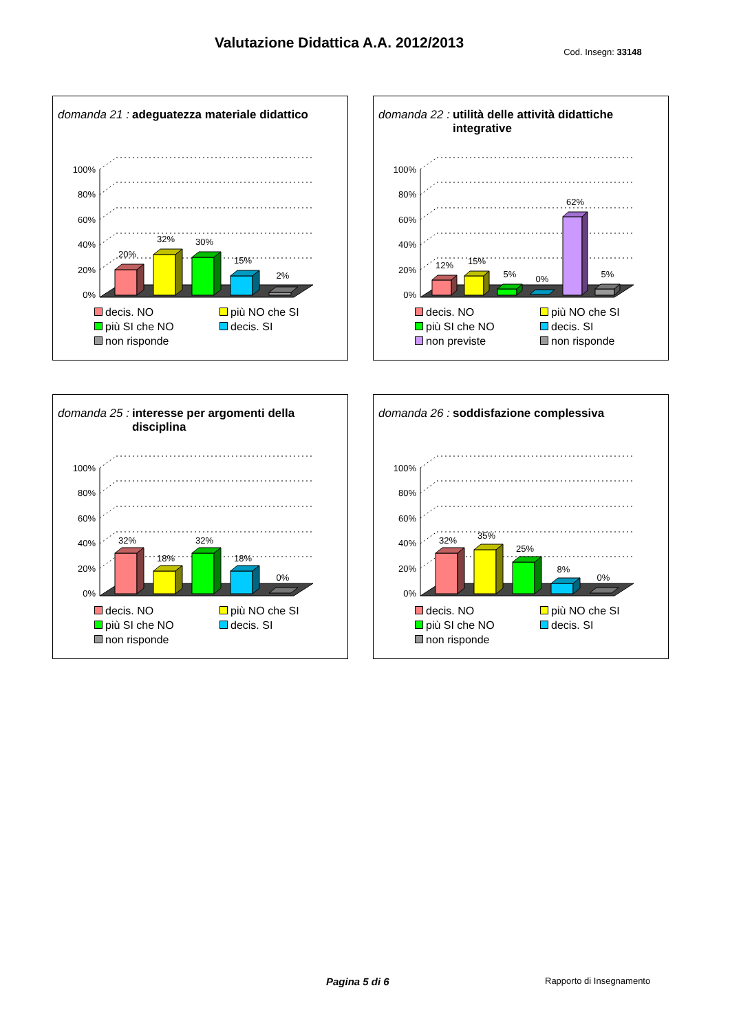Valutazione Didattica A.A. 2012/2013
Cod. Insegn: 33148
domanda 21 : adeguatezza materiale didattico
0%
20%
40%
60%
80%
100%
20%
32%
30%
15%
2%
decis. NO
più NO che SI
più SI che NO
decis. SI
non risponde
domanda 22 : utilità delle attività didattiche integrative
0%
20%
40%
60%
80%
100%
12%
15%
5%
0%
62%
5%
decis. NO
più NO che SI
più SI che NO
decis. SI
non previste
non risponde
domanda 25 : interesse per argomenti della disciplina
0%
20%
40%
60%
80%
100%
32%
18%
32%
18%
0%
decis. NO
più NO che SI
più SI che NO
decis. SI
non risponde
domanda 26 : soddisfazione complessiva
0%
20%
40%
60%
80%
100%
32%
35%
25%
8%
0%
decis. NO
più NO che SI
più SI che NO
decis. SI
non risponde
Pagina 5 di 6 Rapporto di Insegnamento